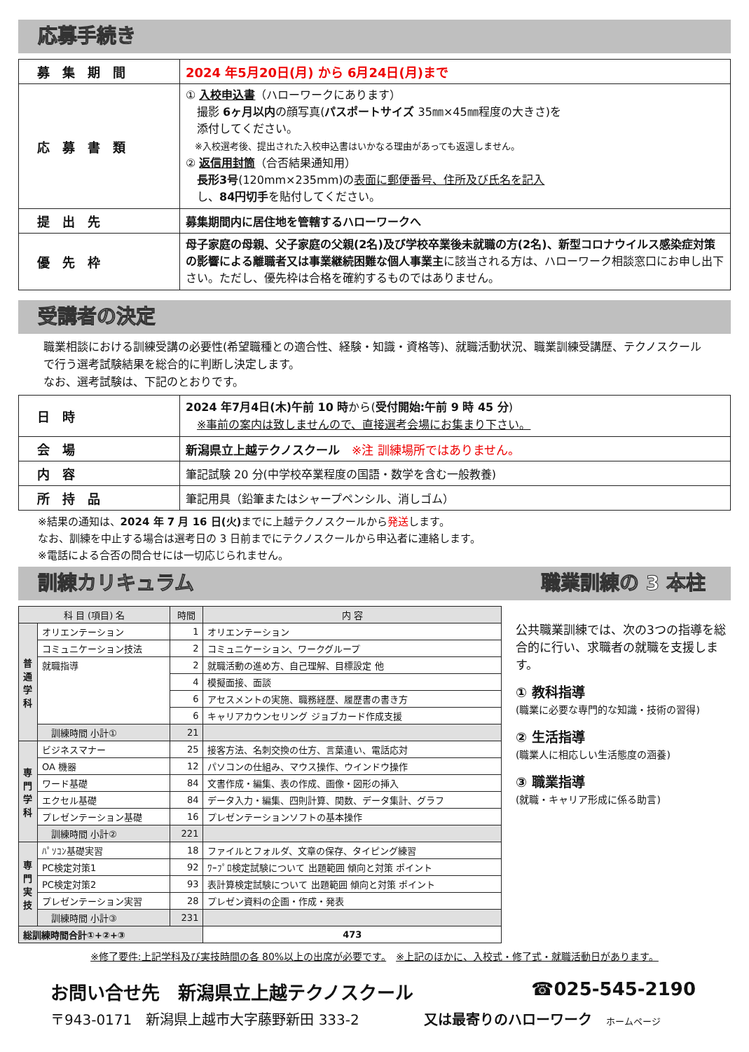応募手続き
| 募集期間 | 2024 年5月20日(月) から 6月24日(月)まで |
| 応募書類 | ① 入校申込書 （ハローワークにあります） 撮影 6ヶ月以内 の顔写真( パスポートサイズ 35㎜×45㎜程度の大きさ)を 添付してください。 ※入校選考後、提出された入校申込書はいかなる理由があっても返還しません。 ② 返信用封筒 （合否結果通知用） 長形3号 (120mm×235mm)の 表面に郵便番号、住所及び氏名を記入 し、 84円切手 を貼付してください。 |
| 提出先 | 募集期間内に居住地を管轄するハローワークへ |
| 優先枠 | 母子家庭の母親、父子家庭の父親(2名)及び学校卒業後未就職の方(2名)、新型コロナウイルス感染症対策の影響による離職者又は事業継続困難な個人事業主 に該当される方は、ハローワーク相談窓口にお申し出下さい。ただし、優先枠は合格を確約するものではありません。 |
受講者の決定
職業相談における訓練受講の必要性(希望職種との適合性、経験・知識・資格等)、就職活動状況、職業訓練受講歴、テクノスクールで行う選考試験結果を総合的に判断し決定します。
なお、選考試験は、下記のとおりです。
| 日時 | 2024 年7月4日(木)午前 10 時 から( 受付開始:午前 9 時 45 分 ) ※事前の案内は致しませんので、直接選考会場にお集まり下さい。 |
| 会場 | 新潟県立上越テクノスクール ※注 訓練場所ではありません。 |
| 内容 | 筆記試験 20 分(中学校卒業程度の国語・数学を含む一般教養) |
| 所持品 | 筆記用具（鉛筆またはシャープペンシル、消しゴム） |
※結果の通知は、2024 年 7 月 16 日(火) までに上越テクノスクールから発送します。
なお、訓練を中止する場合は選考日の 3 日前までにテクノスクールから申込者に連絡します。
※電話による合否の問合せには一切応じられません。
訓練カリキュラム 職業訓練の 3 本柱
| 科 目 (項目) 名 | | 時間 | 内 容 |
| --- | --- | --- | --- |
| 普通学科 | オリエンテーション | 1 | オリエンテーション |
| | コミュニケーション技法 | 2 | コミュニケーション、ワークグループ |
| | 就職指導 | 2 | 就職活動の進め方、自己理解、目標設定 他 |
| | | 4 | 模擬面接、面談 |
| | | 6 | アセスメントの実施、職務経歴、履歴書の書き方 |
| | | 6 | キャリアカウンセリング ジョブカード作成支援 |
| | 訓練時間 小計① | 21 | |
| 専門学科 | ビジネスマナー | 25 | 接客方法、名刺交換の仕方、言葉遣い、電話応対 |
| | OA 機器 | 12 | パソコンの仕組み、マウス操作、ウインドウ操作 |
| | ワード基礎 | 84 | 文書作成・編集、表の作成、画像・図形の挿入 |
| | エクセル基礎 | 84 | データ入力・編集、四則計算、関数、データ集計、グラフ |
| | プレゼンテーション基礎 | 16 | プレゼンテーションソフトの基本操作 |
| | 訓練時間 小計② | 221 | |
| 専門実技 | ﾊﾟｿｺﾝ基礎実習 | 18 | ファイルとフォルダ、文章の保存、タイピング練習 |
| | PC検定対策1 | 92 | ﾜｰﾌﾟﾛ検定試験について 出題範囲 傾向と対策 ポイント |
| | PC検定対策2 | 93 | 表計算検定試験について 出題範囲 傾向と対策 ポイント |
| | プレゼンテーション実習 | 28 | プレゼン資料の企画・作成・発表 |
| | 訓練時間 小計③ | 231 | |
| 総訓練時間合計①+②+③ | | | 473 |
公共職業訓練では、次の3つの指導を総合的に行い、求職者の就職を支援します。
① 教科指導
(職業に必要な専門的な知識・技術の習得)
② 生活指導
(職業人に相応しい生活態度の涵養)
③ 職業指導
(就職・キャリア形成に係る助言)
※修了要件:上記学科及び実技時間の各 80%以上の出席が必要です。　※上記のほかに、入校式・修了式・就職活動日があります。
お問い合せ先　新潟県立上越テクノスクール ☎025-545-2190
〒943-0171　新潟県上越市大字藤野新田 333-2 又は最寄りのハローワーク　ホームページ